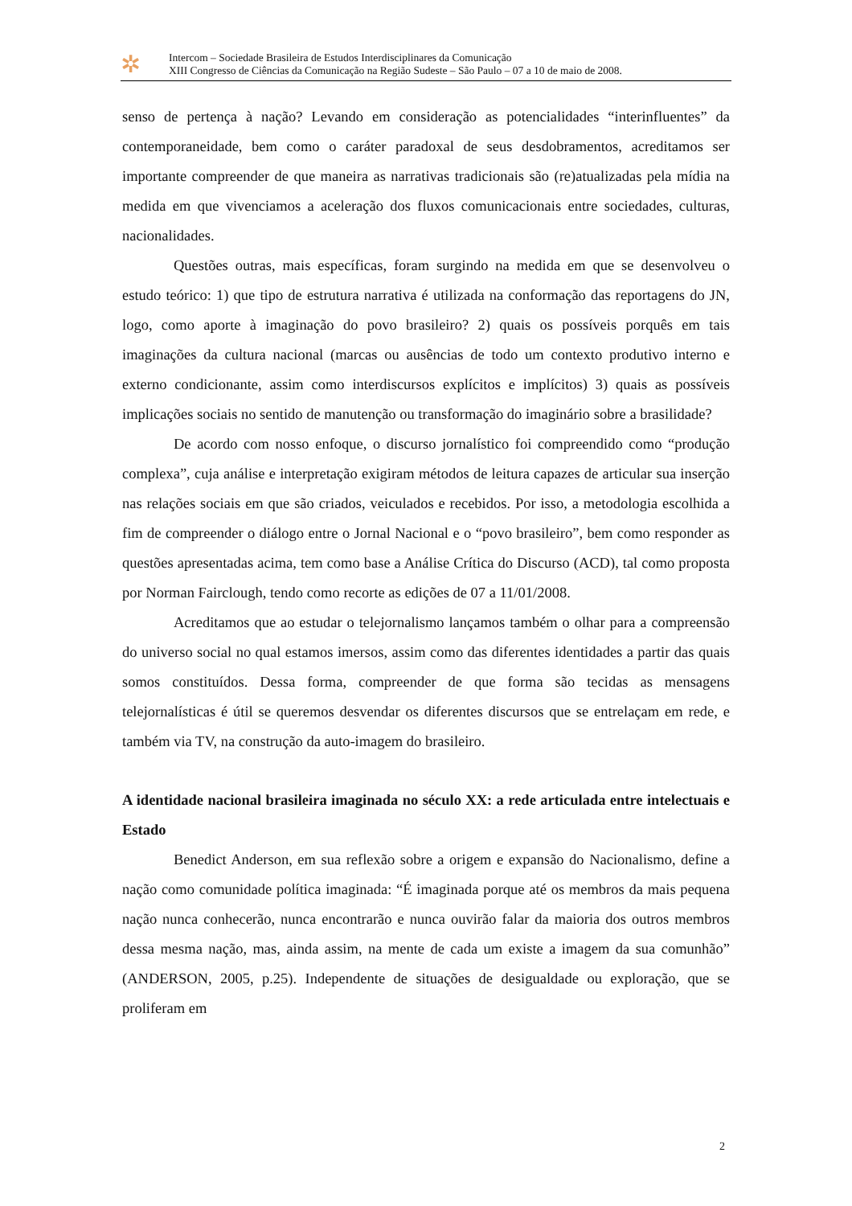✲
Intercom – Sociedade Brasileira de Estudos Interdisciplinares da Comunicação
XIII Congresso de Ciências da Comunicação na Região Sudeste – São Paulo – 07 a 10 de maio de 2008.
senso de pertença à nação? Levando em consideração as potencialidades “interinfluentes” da contemporaneidade, bem como o caráter paradoxal de seus desdobramentos, acreditamos ser importante compreender de que maneira as narrativas tradicionais são (re)atualizadas pela mídia na medida em que vivenciamos a aceleração dos fluxos comunicacionais entre sociedades, culturas, nacionalidades.
Questões outras, mais específicas, foram surgindo na medida em que se desenvolveu o estudo teórico: 1) que tipo de estrutura narrativa é utilizada na conformação das reportagens do JN, logo, como aporte à imaginação do povo brasileiro? 2) quais os possíveis porquês em tais imaginações da cultura nacional (marcas ou ausências de todo um contexto produtivo interno e externo condicionante, assim como interdiscursos explícitos e implícitos) 3) quais as possíveis implicações sociais no sentido de manutenção ou transformação do imaginário sobre a brasilidade?
De acordo com nosso enfoque, o discurso jornalístico foi compreendido como “produção complexa”, cuja análise e interpretação exigiram métodos de leitura capazes de articular sua inserção nas relações sociais em que são criados, veiculados e recebidos. Por isso, a metodologia escolhida a fim de compreender o diálogo entre o Jornal Nacional e o “povo brasileiro”, bem como responder as questões apresentadas acima, tem como base a Análise Crítica do Discurso (ACD), tal como proposta por Norman Fairclough, tendo como recorte as edições de 07 a 11/01/2008.
Acreditamos que ao estudar o telejornalismo lançamos também o olhar para a compreensão do universo social no qual estamos imersos, assim como das diferentes identidades a partir das quais somos constituídos. Dessa forma, compreender de que forma são tecidas as mensagens telejornalísticas é útil se queremos desvendar os diferentes discursos que se entrelaçam em rede, e também via TV, na construção da auto-imagem do brasileiro.
A identidade nacional brasileira imaginada no século XX: a rede articulada entre intelectuais e Estado
Benedict Anderson, em sua reflexão sobre a origem e expansão do Nacionalismo, define a nação como comunidade política imaginada: “É imaginada porque até os membros da mais pequena nação nunca conhecerão, nunca encontrarão e nunca ouvirão falar da maioria dos outros membros dessa mesma nação, mas, ainda assim, na mente de cada um existe a imagem da sua comunhão” (ANDERSON, 2005, p.25). Independente de situações de desigualdade ou exploração, que se proliferam em
2